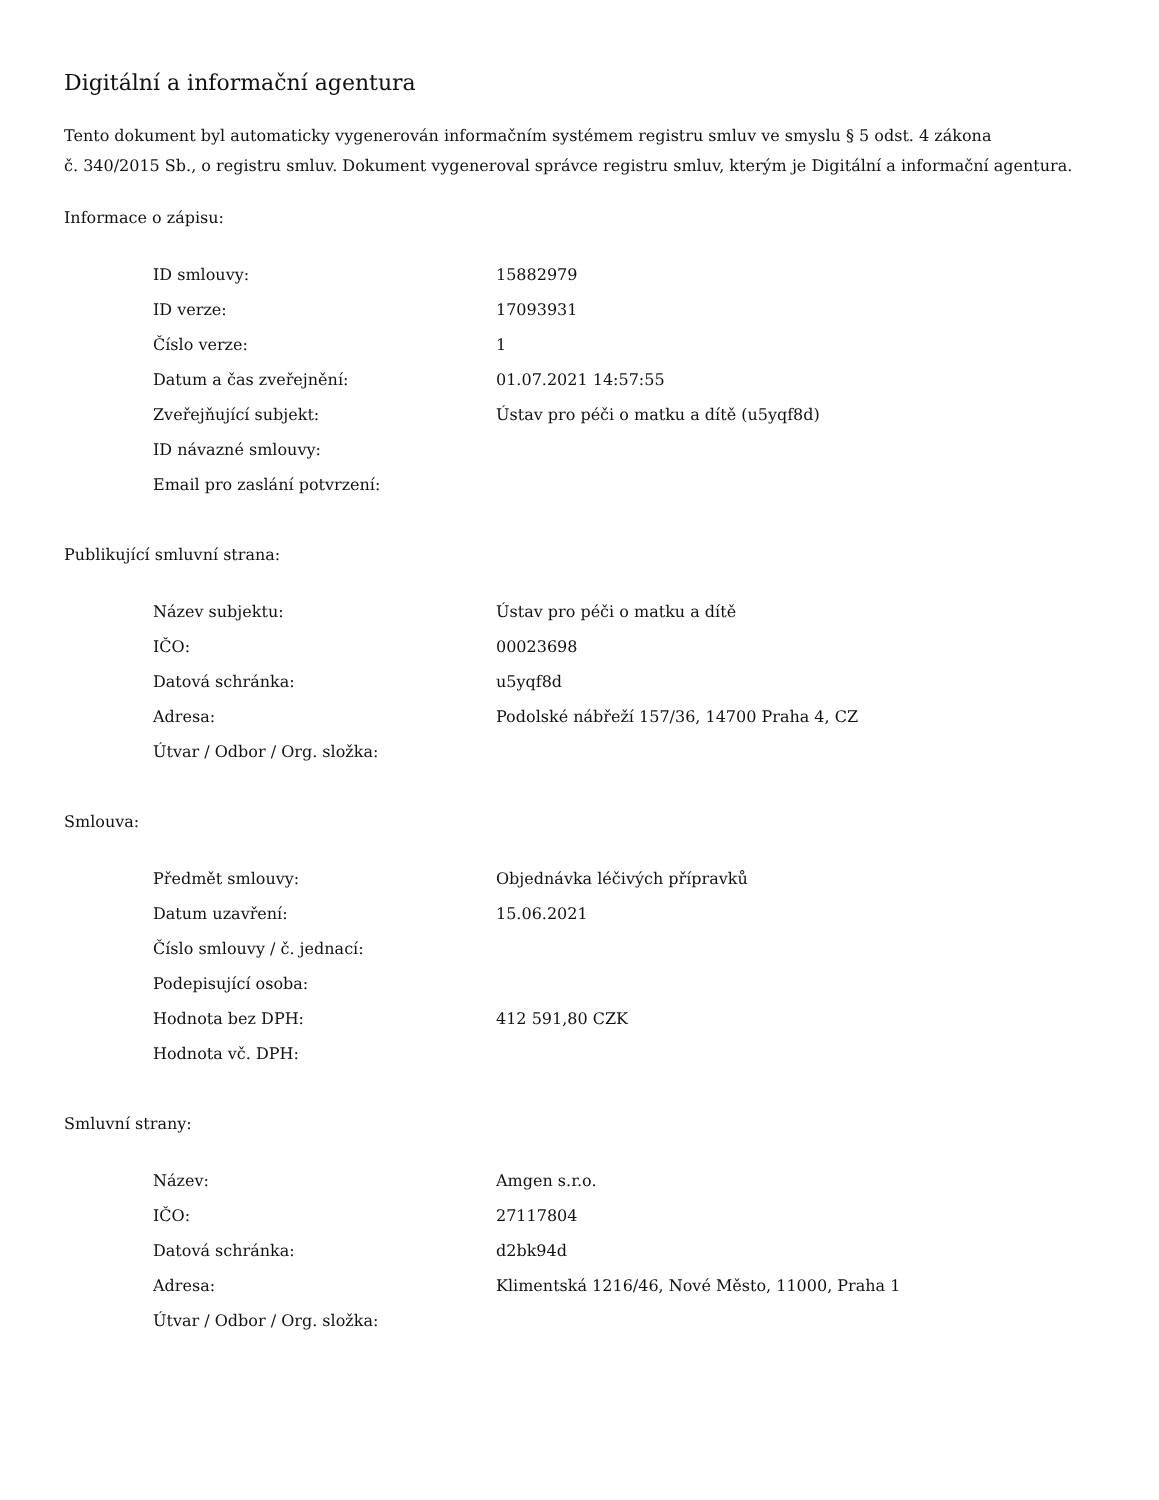Digitální a informační agentura
Tento dokument byl automaticky vygenerován informačním systémem registru smluv ve smyslu § 5 odst. 4 zákona
č. 340/2015 Sb., o registru smluv. Dokument vygeneroval správce registru smluv, kterým je Digitální a informační agentura.
Informace o zápisu:
| ID smlouvy: | 15882979 |
| ID verze: | 17093931 |
| Číslo verze: | 1 |
| Datum a čas zveřejnění: | 01.07.2021 14:57:55 |
| Zveřejňující subjekt: | Ústav pro péči o matku a dítě (u5yqf8d) |
| ID návazné smlouvy: | |
| Email pro zaslání potvrzení: | |
Publikující smluvní strana:
| Název subjektu: | Ústav pro péči o matku a dítě |
| IČO: | 00023698 |
| Datová schránka: | u5yqf8d |
| Adresa: | Podolské nábřeží 157/36, 14700 Praha 4, CZ |
| Útvar / Odbor / Org. složka: | |
Smlouva:
| Předmět smlouvy: | Objednávka léčivých přípravků |
| Datum uzavření: | 15.06.2021 |
| Číslo smlouvy / č. jednací: | |
| Podepisující osoba: | |
| Hodnota bez DPH: | 412 591,80 CZK |
| Hodnota vč. DPH: | |
Smluvní strany:
| Název: | Amgen s.r.o. |
| IČO: | 27117804 |
| Datová schránka: | d2bk94d |
| Adresa: | Klimentská 1216/46, Nové Město, 11000, Praha 1 |
| Útvar / Odbor / Org. složka: | |